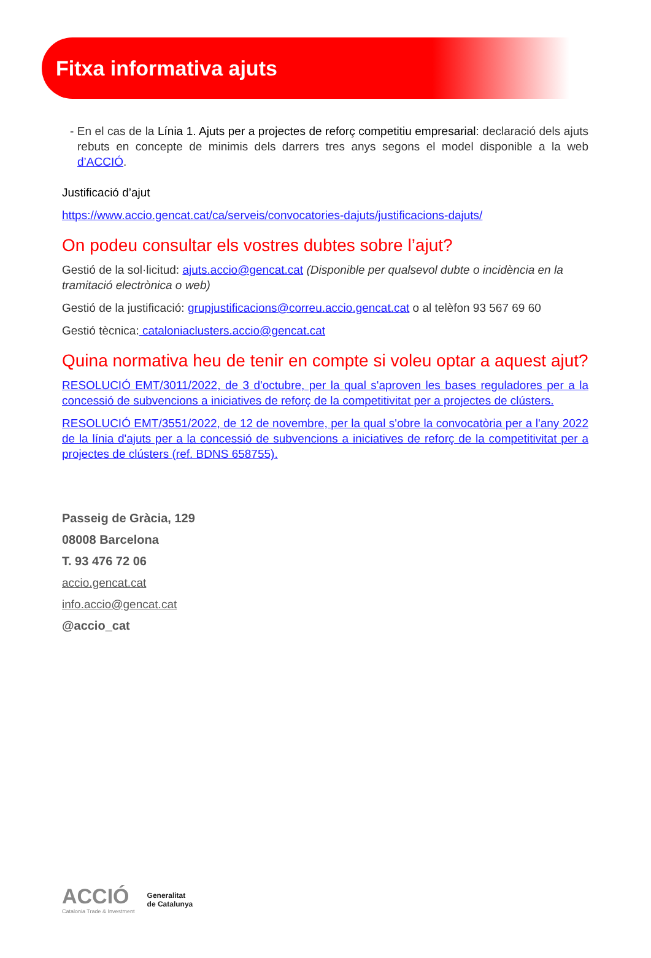Fitxa informativa ajuts
- En el cas de la Línia 1. Ajuts per a projectes de reforç competitiu empresarial: declaració dels ajuts rebuts en concepte de minimis dels darrers tres anys segons el model disponible a la web d’ACCIÓ.
Justificació d’ajut
https://www.accio.gencat.cat/ca/serveis/convocatories-dajuts/justificacions-dajuts/
On podeu consultar els vostres dubtes sobre l’ajut?
Gestió de la sol·licitud: ajuts.accio@gencat.cat (Disponible per qualsevol dubte o incidència en la tramitació electrònica o web)
Gestió de la justificació: grupjustificacions@correu.accio.gencat.cat o al telèfon 93 567 69 60
Gestió tècnica: cataloniaclusters.accio@gencat.cat
Quina normativa heu de tenir en compte si voleu optar a aquest ajut?
RESOLUCIÓ EMT/3011/2022, de 3 d'octubre, per la qual s'aproven les bases reguladores per a la concessió de subvencions a iniciatives de reforç de la competitivitat per a projectes de clústers.
RESOLUCIÓ EMT/3551/2022, de 12 de novembre, per la qual s'obre la convocatòria per a l'any 2022 de la línia d'ajuts per a la concessió de subvencions a iniciatives de reforç de la competitivitat per a projectes de clústers (ref. BDNS 658755).
Passeig de Gràcia, 129
08008 Barcelona
T. 93 476 72 06
accio.gencat.cat
info.accio@gencat.cat
@accio_cat
ACCIÓ
Catalonia Trade & Investment
Generalitat
de Catalunya